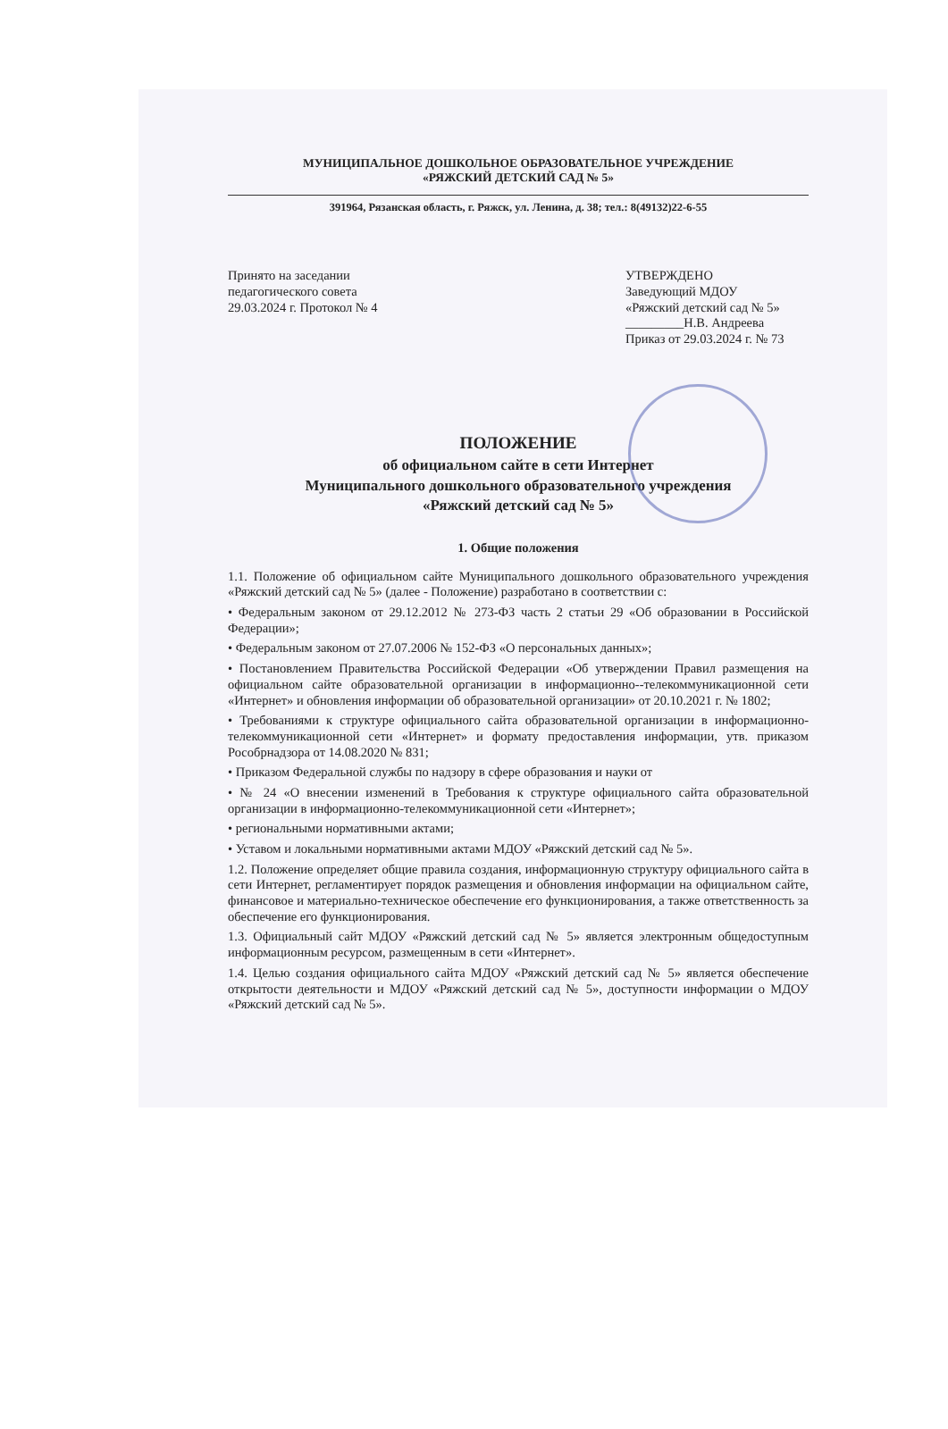МУНИЦИПАЛЬНОЕ ДОШКОЛЬНОЕ ОБРАЗОВАТЕЛЬНОЕ УЧРЕЖДЕНИЕ
«РЯЖСКИЙ ДЕТСКИЙ САД № 5»
391964, Рязанская область, г. Ряжск, ул. Ленина, д. 38; тел.: 8(49132)22-6-55
Принято на заседании
педагогического совета
29.03.2024 г. Протокол № 4
УТВЕРЖДЕНО
Заведующий МДОУ
«Ряжский детский сад № 5»
_________Н.В. Андреева
Приказ от 29.03.2024 г. № 73
ПОЛОЖЕНИЕ
об официальном сайте в сети Интернет
Муниципального дошкольного образовательного учреждения
«Ряжский детский сад № 5»
1. Общие положения
1.1. Положение об официальном сайте Муниципального дошкольного образовательного учреждения «Ряжский детский сад № 5» (далее - Положение) разработано в соответствии с:
• Федеральным законом от 29.12.2012 № 273-ФЗ часть 2 статьи 29 «Об образовании в Российской Федерации»;
• Федеральным законом от 27.07.2006 № 152-ФЗ «О персональных данных»;
• Постановлением Правительства Российской Федерации «Об утверждении Правил размещения на официальном сайте образовательной организации в информационно--телекоммуникационной сети «Интернет» и обновления информации об образовательной организации» от 20.10.2021 г. № 1802;
• Требованиями к структуре официального сайта образовательной организации в информационно-телекоммуникационной сети «Интернет» и формату предоставления информации, утв. приказом Рособрнадзора от 14.08.2020 № 831;
• Приказом Федеральной службы по надзору в сфере образования и науки от
• № 24 «О внесении изменений в Требования к структуре официального сайта образовательной организации в информационно-телекоммуникационной сети «Интернет»;
• региональными нормативными актами;
• Уставом и локальными нормативными актами МДОУ «Ряжский детский сад № 5».
1.2. Положение определяет общие правила создания, информационную структуру официального сайта в сети Интернет, регламентирует порядок размещения и обновления информации на официальном сайте, финансовое и материально-техническое обеспечение его функционирования, а также ответственность за обеспечение его функционирования.
1.3. Официальный сайт МДОУ «Ряжский детский сад № 5» является электронным общедоступным информационным ресурсом, размещенным в сети «Интернет».
1.4. Целью создания официального сайта МДОУ «Ряжский детский сад № 5» является обеспечение открытости деятельности и МДОУ «Ряжский детский сад № 5», доступности информации о МДОУ «Ряжский детский сад № 5».